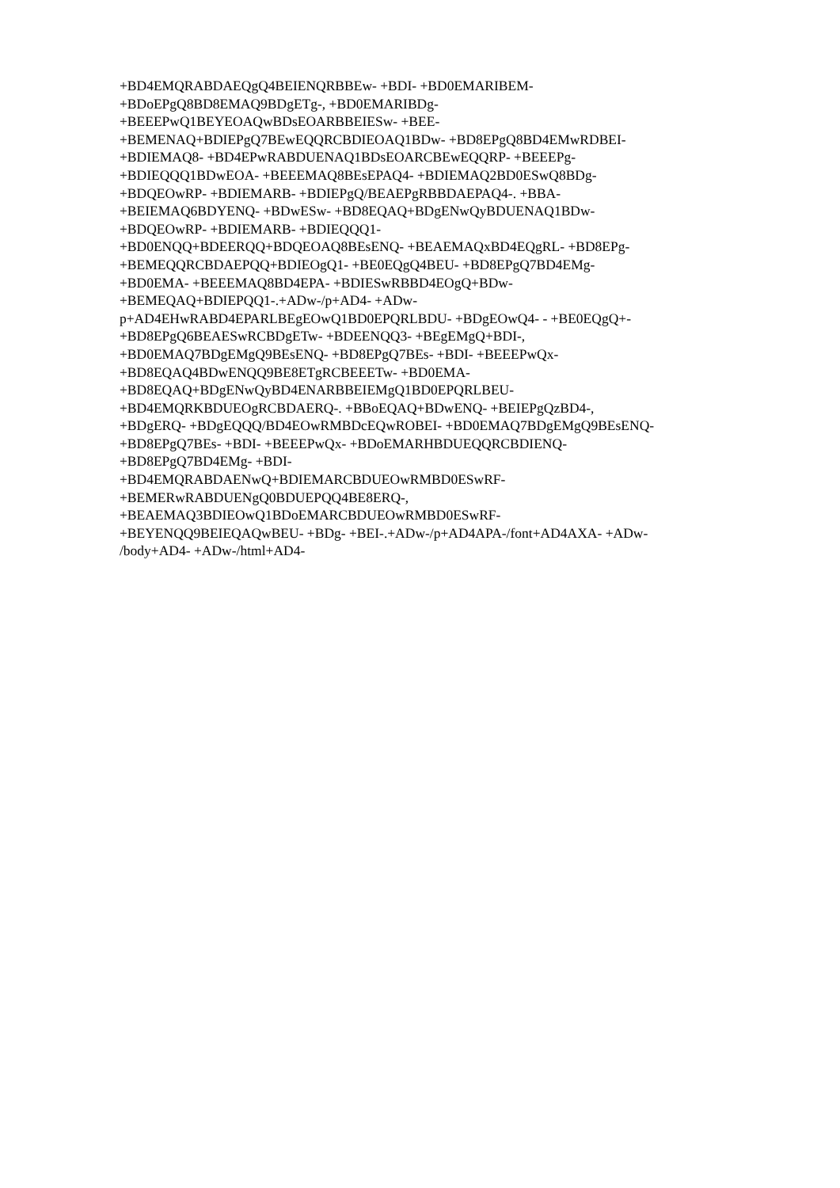+BD4EMQRABDAEQgQ4BEIENQRBBEw- +BDI- +BD0EMARIBEM-
+BDoEPgQ8BD8EMAQ9BDgETg-, +BD0EMARIBDg-
+BEEEPwQ1BEYEOAQwBDsEOARBBEIESw- +BEE-
+BEMENAQ+BDIEPgQ7BEwEQQRCBDIEOAQ1BDw- +BD8EPgQ8BD4EMwRDBEI-
+BDIEMAQ8- +BD4EPwRABDUENAQ1BDsEOARCBEwEQQRP- +BEEEPg-
+BDIEQQQ1BDwEOA- +BEEEMAQ8BEsEPAQ4- +BDIEMAQ2BD0ESwQ8BDg-
+BDQEOwRP- +BDIEMARB- +BDIEPgQ/BEAEPgRBBDAEPAQ4-. +BBA-
+BEIEMAQ6BDYENQ- +BDwESw- +BD8EQAQ+BDgENwQyBDUENAQ1BDw-
+BDQEOwRP- +BDIEMARB- +BDIEQQQ1-
+BD0ENQQ+BDEERQQ+BDQEOAQ8BEsENQ- +BEAEMAQxBD4EQgRL- +BD8EPg-
+BEMEQQRCBDAEPQQ+BDIEOgQ1- +BE0EQgQ4BEU- +BD8EPgQ7BD4EMg-
+BD0EMA- +BEEEMAQ8BD4EPA- +BDIESwRBBD4EOgQ+BDw-
+BEMEQAQ+BDIEPQQ1-.+ADw-/p+AD4- +ADw-
p+AD4EHwRABD4EPARLBEgEOwQ1BD0EPQRLBDU- +BDgEOwQ4- - +BE0EQgQ+-
+BD8EPgQ6BEAESwRCBDgETw- +BDEENQQ3- +BEgEMgQ+BDI-,
+BD0EMAQ7BDgEMgQ9BEsENQ- +BD8EPgQ7BEs- +BDI- +BEEEPwQx-
+BD8EQAQ4BDwENQQ9BE8ETgRCBEEETw- +BD0EMA-
+BD8EQAQ+BDgENwQyBD4ENARBBEIEMgQ1BD0EPQRLBEU-
+BD4EMQRKBDUEOgRCBDAERQ-. +BBoEQAQ+BDwENQ- +BEIEPgQzBD4-,
+BDgERQ- +BDgEQQQ/BD4EOwRMBDcEQwROBEI- +BD0EMAQ7BDgEMgQ9BEsENQ-
+BD8EPgQ7BEs- +BDI- +BEEEPwQx- +BDoEMARHBDUEQQRCBDIENQ-
+BD8EPgQ7BD4EMg- +BDI-
+BD4EMQRABDAENwQ+BDIEMARCBDUEOwRMBD0ESwRF-
+BEMERwRABDUENgQ0BDUEPQQ4BE8ERQ-,
+BEAEMAQ3BDIEOwQ1BDoEMARCBDUEOwRMBD0ESwRF-
+BEYENQQ9BEIEQAQwBEU- +BDg- +BEI-.+ADw-/p+AD4APA-/font+AD4AXA- +ADw-
/body+AD4- +ADw-/html+AD4-